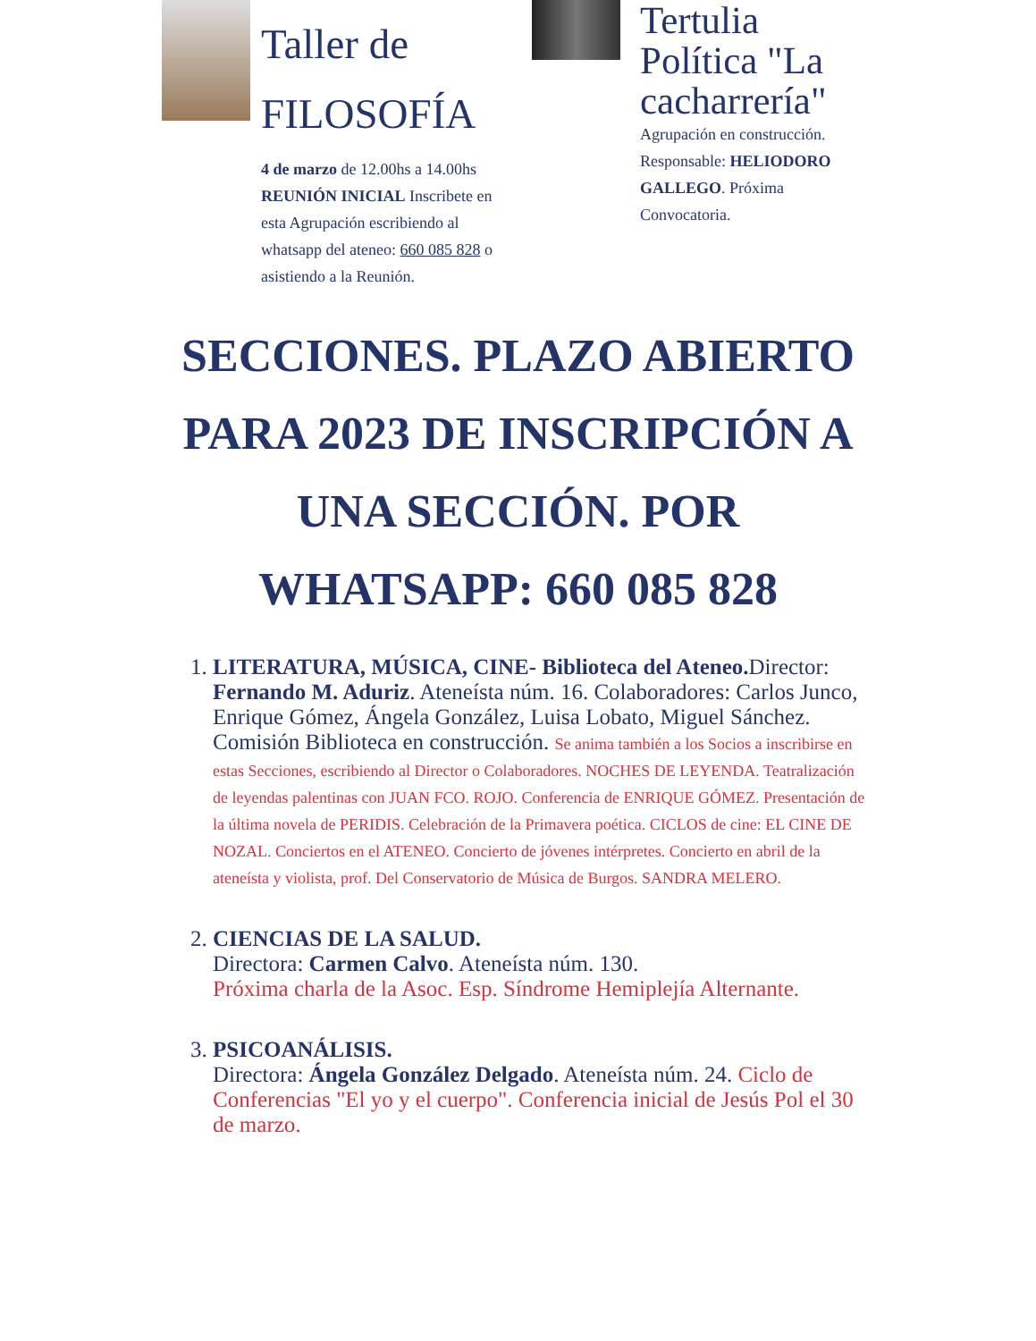Taller de FILOSOFÍA
4 de marzo de 12.00hs a 14.00hs REUNIÓN INICIAL Inscribete en esta Agrupación escribiendo al whatsapp del ateneo: 660 085 828 o asistiendo a la Reunión.
Tertulia Política "La cacharrería"
Agrupación en construcción. Responsable: HELIODORO GALLEGO. Próxima Convocatoria.
SECCIONES. PLAZO ABIERTO PARA 2023 DE INSCRIPCIÓN A UNA SECCIÓN. POR WHATSAPP: 660 085 828
1. LITERATURA, MÚSICA, CINE- Biblioteca del Ateneo. Director: Fernando M. Aduriz. Ateneísta núm. 16. Colaboradores: Carlos Junco, Enrique Gómez, Ángela González, Luisa Lobato, Miguel Sánchez. Comisión Biblioteca en construcción. Se anima también a los Socios a inscribirse en estas Secciones, escribiendo al Director o Colaboradores. NOCHES DE LEYENDA. Teatralización de leyendas palentinas con JUAN FCO. ROJO. Conferencia de ENRIQUE GÓMEZ. Presentación de la última novela de PERIDIS. Celebración de la Primavera poética. CICLOS de cine: EL CINE DE NOZAL. Conciertos en el ATENEO. Concierto de jóvenes intérpretes. Concierto en abril de la ateneísta y violista, prof. Del Conservatorio de Música de Burgos. SANDRA MELERO.
2. CIENCIAS DE LA SALUD.
Directora: Carmen Calvo. Ateneísta núm. 130.
Próxima charla de la Asoc. Esp. Síndrome Hemiplejía Alternante.
3. PSICOANÁLISIS.
Directora: Ángela González Delgado. Ateneísta núm. 24. Ciclo de Conferencias "El yo y el cuerpo". Conferencia inicial de Jesús Pol el 30 de marzo.